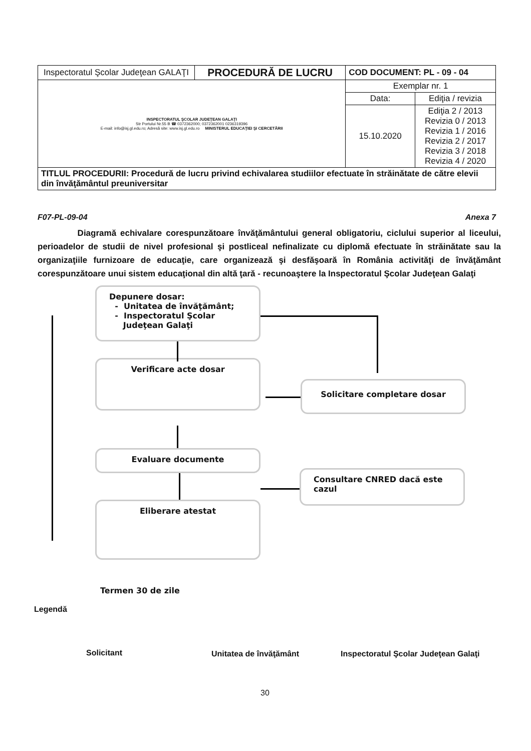| Inspectoratul Şcolar Judeţean GALAŢI | PROCEDURĂ DE LUCRU | COD DOCUMENT: PL - 09 - 04 | |
| INSPECTORATUL ŞCOLAR JUDEŢEAN GALAŢI Str Portului Nr.55 B ☎ 0372362000; 0372362001 0236319396 E-mail: info@isj.gl.edu.ro; Adresă site: www.isj.gl.edu.ro MINISTERUL EDUCAŢIEI ŞI CERCETĂRII | | Exemplar nr. 1 | |
| | | Data: | Ediţia / revizia |
| | | 15.10.2020 | Ediţia 2 / 2013 Revizia 0 / 2013 Revizia 1 / 2016 Revizia 2 / 2017 Revizia 3 / 2018 Revizia 4 / 2020 |
| TITLUL PROCEDURII: Procedură de lucru privind echivalarea studiilor efectuate în străinătate de către elevii din învăţământul preuniversitar | | | |
Anexa 7 F07-PL-09-04
Diagramă echivalare corespunzătoare învăţământului general obligatoriu, ciclului superior al liceului, perioadelor de studii de nivel profesional şi postliceal nefinalizate cu diplomă efectuate în străinătate sau la organizaţiile furnizoare de educaţie, care organizează şi desfăşoară în România activităţi de învăţământ corespunzătoare unui sistem educaţional din altă ţară - recunoaştere la Inspectoratul Şcolar Judeţean Galaţi
Depunere dosar:
- Unitatea de învăţământ;
- Inspectoratul Şcolar
Judeţean Galaţi
Verificare acte dosar
Solicitare completare dosar
Evaluare documente
Consultare CNRED dacă este cazul
Eliberare atestat
Termen 30 de zile
Legendă
Solicitant Unitatea de învăţământ
Inspectoratul Şcolar Judeţean Galaţi
30